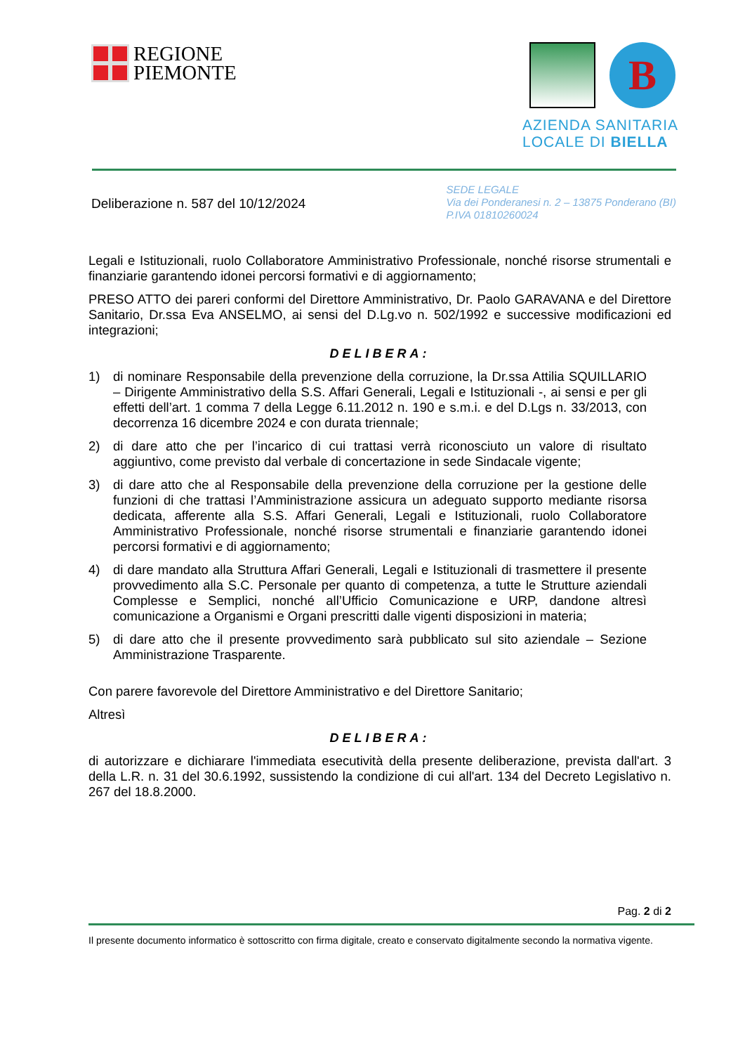REGIONE
PIEMONTE
B
AZIENDA SANITARIA
LOCALE DI BIELLA
Deliberazione n. 587 del 10/12/2024
SEDE LEGALE
Via dei Ponderanesi n. 2 – 13875 Ponderano (BI)
P.IVA 01810260024
Legali e Istituzionali, ruolo Collaboratore Amministrativo Professionale, nonché risorse strumentali e finanziarie garantendo idonei percorsi formativi e di aggiornamento;
PRESO ATTO dei pareri conformi del Direttore Amministrativo, Dr. Paolo GARAVANA e del Direttore Sanitario, Dr.ssa Eva ANSELMO, ai sensi del D.Lg.vo n. 502/1992 e successive modificazioni ed integrazioni;
DELIBERA:
1) di nominare Responsabile della prevenzione della corruzione, la Dr.ssa Attilia SQUILLARIO – Dirigente Amministrativo della S.S. Affari Generali, Legali e Istituzionali -, ai sensi e per gli effetti dell’art. 1 comma 7 della Legge 6.11.2012 n. 190 e s.m.i. e del D.Lgs n. 33/2013, con decorrenza 16 dicembre 2024 e con durata triennale;
2) di dare atto che per l’incarico di cui trattasi verrà riconosciuto un valore di risultato aggiuntivo, come previsto dal verbale di concertazione in sede Sindacale vigente;
3) di dare atto che al Responsabile della prevenzione della corruzione per la gestione delle funzioni di che trattasi l’Amministrazione assicura un adeguato supporto mediante risorsa dedicata, afferente alla S.S. Affari Generali, Legali e Istituzionali, ruolo Collaboratore Amministrativo Professionale, nonché risorse strumentali e finanziarie garantendo idonei percorsi formativi e di aggiornamento;
4) di dare mandato alla Struttura Affari Generali, Legali e Istituzionali di trasmettere il presente provvedimento alla S.C. Personale per quanto di competenza, a tutte le Strutture aziendali Complesse e Semplici, nonché all’Ufficio Comunicazione e URP, dandone altresì comunicazione a Organismi e Organi prescritti dalle vigenti disposizioni in materia;
5) di dare atto che il presente provvedimento sarà pubblicato sul sito aziendale – Sezione Amministrazione Trasparente.
Con parere favorevole del Direttore Amministrativo e del Direttore Sanitario;
Altresì
DELIBERA:
di autorizzare e dichiarare l'immediata esecutività della presente deliberazione, prevista dall'art. 3 della L.R. n. 31 del 30.6.1992, sussistendo la condizione di cui all'art. 134 del Decreto Legislativo n. 267 del 18.8.2000.
Pag. 2 di 2
Il presente documento informatico è sottoscritto con firma digitale, creato e conservato digitalmente secondo la normativa vigente.